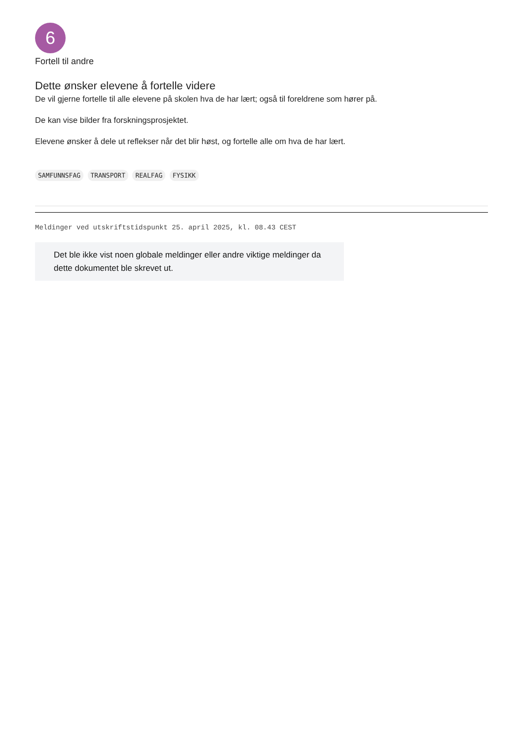6
Fortell til andre
Dette ønsker elevene å fortelle videre
De vil gjerne fortelle til alle elevene på skolen hva de har lært; også til foreldrene som hører på.
De kan vise bilder fra forskningsprosjektet.
Elevene ønsker å dele ut reflekser når det blir høst, og fortelle alle om hva de har lært.
SAMFUNNSFAG TRANSPORT REALFAG FYSIKK
Meldinger ved utskriftstidspunkt 25. april 2025, kl. 08.43 CEST
Det ble ikke vist noen globale meldinger eller andre viktige meldinger da dette dokumentet ble skrevet ut.